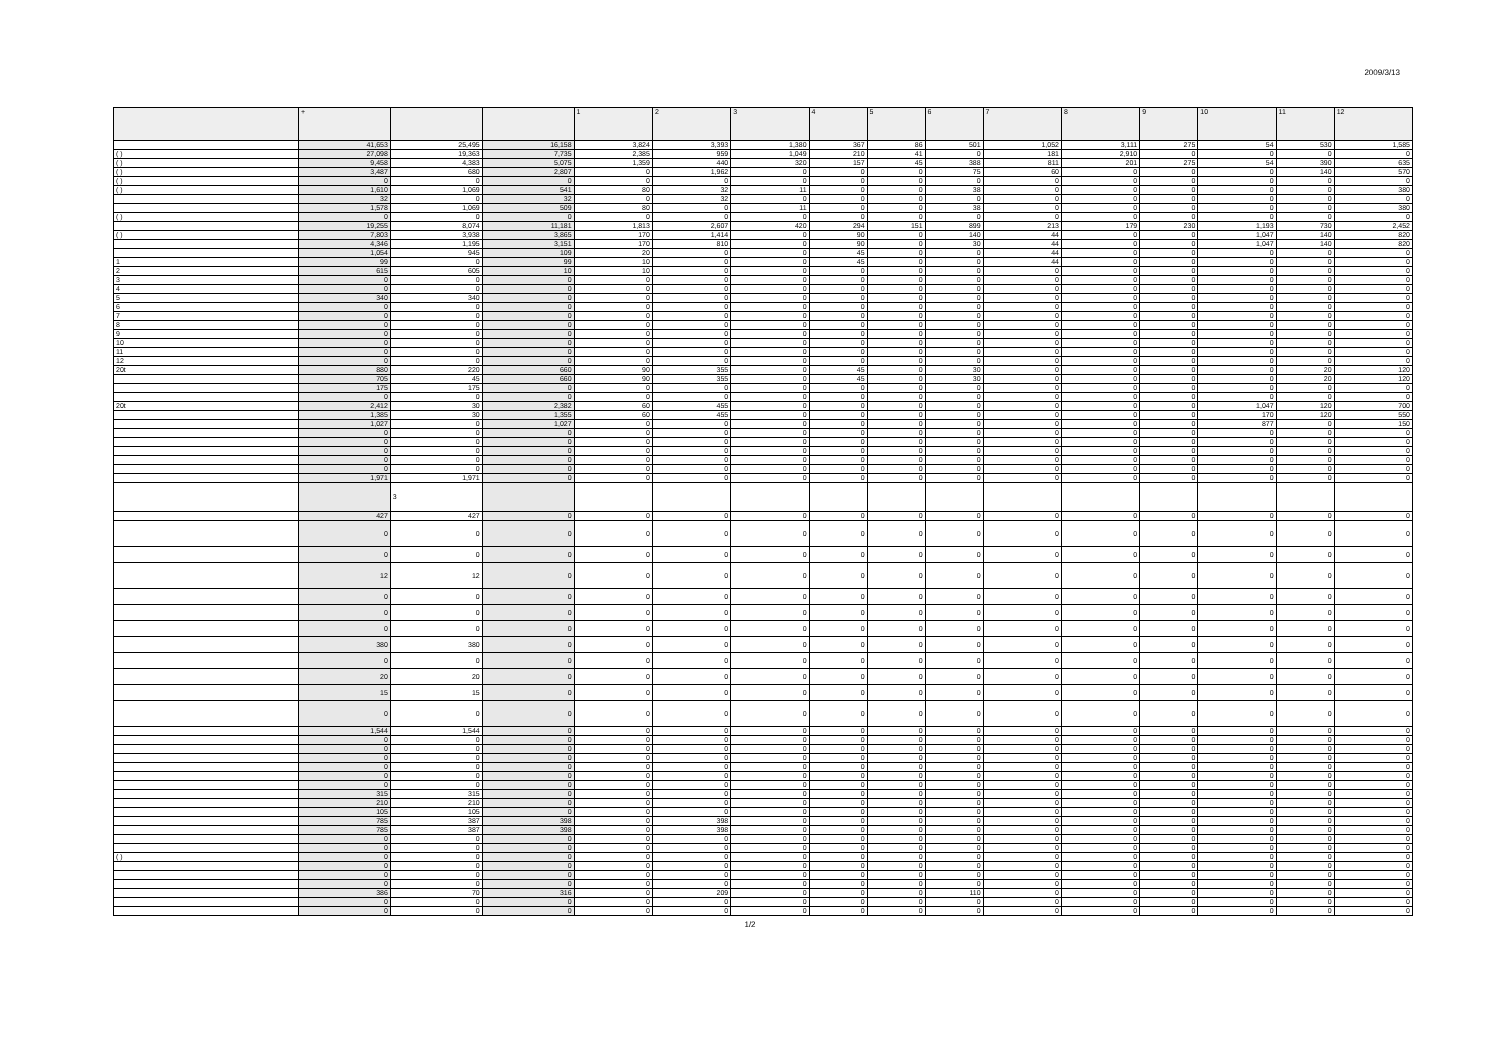2009/3/13
| | + | | | 1 | 2 | 3 | 4 | 5 | 6 | 7 | 8 | 9 | 10 | 11 | 12 |
| --- | --- | --- | --- | --- | --- | --- | --- | --- | --- | --- | --- | --- | --- | --- | --- |
| | 41,653 | 25,495 | 16,158 | 3,824 | 3,393 | 1,380 | 367 | 86 | 501 | 1,052 | 3,111 | 275 | 54 | 530 | 1,585 |
| ( ) | 27,098 | 19,363 | 7,735 | 2,385 | 959 | 1,049 | 210 | 41 | 0 | 181 | 2,910 | 0 | 0 | 0 | 0 |
| ( ) | 9,458 | 4,383 | 5,075 | 1,359 | 440 | 320 | 157 | 45 | 388 | 811 | 201 | 275 | 54 | 390 | 635 |
| ( ) | 3,487 | 680 | 2,807 | 0 | 1,962 | 0 | 0 | 0 | 75 | 60 | 0 | 0 | 0 | 140 | 570 |
| ( ) | 0 | 0 | 0 | 0 | 0 | 0 | 0 | 0 | 0 | 0 | 0 | 0 | 0 | 0 | 0 |
| ( ) | 1,610 | 1,069 | 541 | 80 | 32 | 11 | 0 | 0 | 38 | 0 | 0 | 0 | 0 | 0 | 380 |
| | 32 | 0 | 32 | 0 | 32 | 0 | 0 | 0 | 0 | 0 | 0 | 0 | 0 | 0 | 0 |
| | 1,578 | 1,069 | 509 | 80 | 0 | 11 | 0 | 0 | 38 | 0 | 0 | 0 | 0 | 0 | 380 |
| ( ) | 0 | 0 | 0 | 0 | 0 | 0 | 0 | 0 | 0 | 0 | 0 | 0 | 0 | 0 | 0 |
| | 19,255 | 8,074 | 11,181 | 1,813 | 2,607 | 420 | 294 | 151 | 899 | 213 | 179 | 230 | 1,193 | 730 | 2,452 |
| ( ) | 7,803 | 3,938 | 3,865 | 170 | 1,414 | 0 | 90 | 0 | 140 | 44 | 0 | 0 | 1,047 | 140 | 820 |
| | 4,346 | 1,195 | 3,151 | 170 | 810 | 0 | 90 | 0 | 30 | 44 | 0 | 0 | 1,047 | 140 | 820 |
| | 1,054 | 945 | 109 | 20 | 0 | 0 | 45 | 0 | 0 | 44 | 0 | 0 | 0 | 0 | 0 |
| 1 | 99 | 0 | 99 | 10 | 0 | 0 | 45 | 0 | 0 | 44 | 0 | 0 | 0 | 0 | 0 |
| 2 | 615 | 605 | 10 | 10 | 0 | 0 | 0 | 0 | 0 | 0 | 0 | 0 | 0 | 0 | 0 |
| 3 | 0 | 0 | 0 | 0 | 0 | 0 | 0 | 0 | 0 | 0 | 0 | 0 | 0 | 0 | 0 |
| 4 | 0 | 0 | 0 | 0 | 0 | 0 | 0 | 0 | 0 | 0 | 0 | 0 | 0 | 0 | 0 |
| 5 | 340 | 340 | 0 | 0 | 0 | 0 | 0 | 0 | 0 | 0 | 0 | 0 | 0 | 0 | 0 |
| 6 | 0 | 0 | 0 | 0 | 0 | 0 | 0 | 0 | 0 | 0 | 0 | 0 | 0 | 0 | 0 |
| 7 | 0 | 0 | 0 | 0 | 0 | 0 | 0 | 0 | 0 | 0 | 0 | 0 | 0 | 0 | 0 |
| 8 | 0 | 0 | 0 | 0 | 0 | 0 | 0 | 0 | 0 | 0 | 0 | 0 | 0 | 0 | 0 |
| 9 | 0 | 0 | 0 | 0 | 0 | 0 | 0 | 0 | 0 | 0 | 0 | 0 | 0 | 0 | 0 |
| 10 | 0 | 0 | 0 | 0 | 0 | 0 | 0 | 0 | 0 | 0 | 0 | 0 | 0 | 0 | 0 |
| 11 | 0 | 0 | 0 | 0 | 0 | 0 | 0 | 0 | 0 | 0 | 0 | 0 | 0 | 0 | 0 |
| 12 | 0 | 0 | 0 | 0 | 0 | 0 | 0 | 0 | 0 | 0 | 0 | 0 | 0 | 0 | 0 |
| 20t | 880 | 220 | 660 | 90 | 355 | 0 | 45 | 0 | 30 | 0 | 0 | 0 | 0 | 20 | 120 |
| | 705 | 45 | 660 | 90 | 355 | 0 | 45 | 0 | 30 | 0 | 0 | 0 | 0 | 20 | 120 |
| | 175 | 175 | 0 | 0 | 0 | 0 | 0 | 0 | 0 | 0 | 0 | 0 | 0 | 0 | 0 |
| | 0 | 0 | 0 | 0 | 0 | 0 | 0 | 0 | 0 | 0 | 0 | 0 | 0 | 0 | 0 |
| 20t | 2,412 | 30 | 2,382 | 60 | 455 | 0 | 0 | 0 | 0 | 0 | 0 | 0 | 1,047 | 120 | 700 |
| | 1,385 | 30 | 1,355 | 60 | 455 | 0 | 0 | 0 | 0 | 0 | 0 | 0 | 170 | 120 | 550 |
| | 1,027 | 0 | 1,027 | 0 | 0 | 0 | 0 | 0 | 0 | 0 | 0 | 0 | 877 | 0 | 150 |
| | 0 | 0 | 0 | 0 | 0 | 0 | 0 | 0 | 0 | 0 | 0 | 0 | 0 | 0 | 0 |
| | 0 | 0 | 0 | 0 | 0 | 0 | 0 | 0 | 0 | 0 | 0 | 0 | 0 | 0 | 0 |
| | 0 | 0 | 0 | 0 | 0 | 0 | 0 | 0 | 0 | 0 | 0 | 0 | 0 | 0 | 0 |
| | 0 | 0 | 0 | 0 | 0 | 0 | 0 | 0 | 0 | 0 | 0 | 0 | 0 | 0 | 0 |
| | 0 | 0 | 0 | 0 | 0 | 0 | 0 | 0 | 0 | 0 | 0 | 0 | 0 | 0 | 0 |
| | 1,971 | 1,971 | 0 | 0 | 0 | 0 | 0 | 0 | 0 | 0 | 0 | 0 | 0 | 0 | 0 |
| | | 3 | | | | | | | | | | | | | |
| | 427 | 427 | 0 | 0 | 0 | 0 | 0 | 0 | 0 | 0 | 0 | 0 | 0 | 0 | 0 |
| | 0 | 0 | 0 | 0 | 0 | 0 | 0 | 0 | 0 | 0 | 0 | 0 | 0 | 0 | 0 |
| | 0 | 0 | 0 | 0 | 0 | 0 | 0 | 0 | 0 | 0 | 0 | 0 | 0 | 0 | 0 |
| | 12 | 12 | 0 | 0 | 0 | 0 | 0 | 0 | 0 | 0 | 0 | 0 | 0 | 0 | 0 |
| | 0 | 0 | 0 | 0 | 0 | 0 | 0 | 0 | 0 | 0 | 0 | 0 | 0 | 0 | 0 |
| | 0 | 0 | 0 | 0 | 0 | 0 | 0 | 0 | 0 | 0 | 0 | 0 | 0 | 0 | 0 |
| | 0 | 0 | 0 | 0 | 0 | 0 | 0 | 0 | 0 | 0 | 0 | 0 | 0 | 0 | 0 |
| | 380 | 380 | 0 | 0 | 0 | 0 | 0 | 0 | 0 | 0 | 0 | 0 | 0 | 0 | 0 |
| | 0 | 0 | 0 | 0 | 0 | 0 | 0 | 0 | 0 | 0 | 0 | 0 | 0 | 0 | 0 |
| | 20 | 20 | 0 | 0 | 0 | 0 | 0 | 0 | 0 | 0 | 0 | 0 | 0 | 0 | 0 |
| | 15 | 15 | 0 | 0 | 0 | 0 | 0 | 0 | 0 | 0 | 0 | 0 | 0 | 0 | 0 |
| | 0 | 0 | 0 | 0 | 0 | 0 | 0 | 0 | 0 | 0 | 0 | 0 | 0 | 0 | 0 |
| | 1,544 | 1,544 | 0 | 0 | 0 | 0 | 0 | 0 | 0 | 0 | 0 | 0 | 0 | 0 | 0 |
| | 0 | 0 | 0 | 0 | 0 | 0 | 0 | 0 | 0 | 0 | 0 | 0 | 0 | 0 | 0 |
| | 0 | 0 | 0 | 0 | 0 | 0 | 0 | 0 | 0 | 0 | 0 | 0 | 0 | 0 | 0 |
| | 0 | 0 | 0 | 0 | 0 | 0 | 0 | 0 | 0 | 0 | 0 | 0 | 0 | 0 | 0 |
| | 0 | 0 | 0 | 0 | 0 | 0 | 0 | 0 | 0 | 0 | 0 | 0 | 0 | 0 | 0 |
| | 0 | 0 | 0 | 0 | 0 | 0 | 0 | 0 | 0 | 0 | 0 | 0 | 0 | 0 | 0 |
| | 0 | 0 | 0 | 0 | 0 | 0 | 0 | 0 | 0 | 0 | 0 | 0 | 0 | 0 | 0 |
| | 315 | 315 | 0 | 0 | 0 | 0 | 0 | 0 | 0 | 0 | 0 | 0 | 0 | 0 | 0 |
| | 210 | 210 | 0 | 0 | 0 | 0 | 0 | 0 | 0 | 0 | 0 | 0 | 0 | 0 | 0 |
| | 105 | 105 | 0 | 0 | 0 | 0 | 0 | 0 | 0 | 0 | 0 | 0 | 0 | 0 | 0 |
| | 785 | 387 | 398 | 0 | 398 | 0 | 0 | 0 | 0 | 0 | 0 | 0 | 0 | 0 | 0 |
| | 785 | 387 | 398 | 0 | 398 | 0 | 0 | 0 | 0 | 0 | 0 | 0 | 0 | 0 | 0 |
| | 0 | 0 | 0 | 0 | 0 | 0 | 0 | 0 | 0 | 0 | 0 | 0 | 0 | 0 | 0 |
| | 0 | 0 | 0 | 0 | 0 | 0 | 0 | 0 | 0 | 0 | 0 | 0 | 0 | 0 | 0 |
| ( ) | 0 | 0 | 0 | 0 | 0 | 0 | 0 | 0 | 0 | 0 | 0 | 0 | 0 | 0 | 0 |
| | 0 | 0 | 0 | 0 | 0 | 0 | 0 | 0 | 0 | 0 | 0 | 0 | 0 | 0 | 0 |
| | 0 | 0 | 0 | 0 | 0 | 0 | 0 | 0 | 0 | 0 | 0 | 0 | 0 | 0 | 0 |
| | 0 | 0 | 0 | 0 | 0 | 0 | 0 | 0 | 0 | 0 | 0 | 0 | 0 | 0 | 0 |
| | 386 | 70 | 316 | 0 | 209 | 0 | 0 | 0 | 110 | 0 | 0 | 0 | 0 | 0 | 0 |
| | 0 | 0 | 0 | 0 | 0 | 0 | 0 | 0 | 0 | 0 | 0 | 0 | 0 | 0 | 0 |
| | 0 | 0 | 0 | 0 | 0 | 0 | 0 | 0 | 0 | 0 | 0 | 0 | 0 | 0 | 0 |
1/2